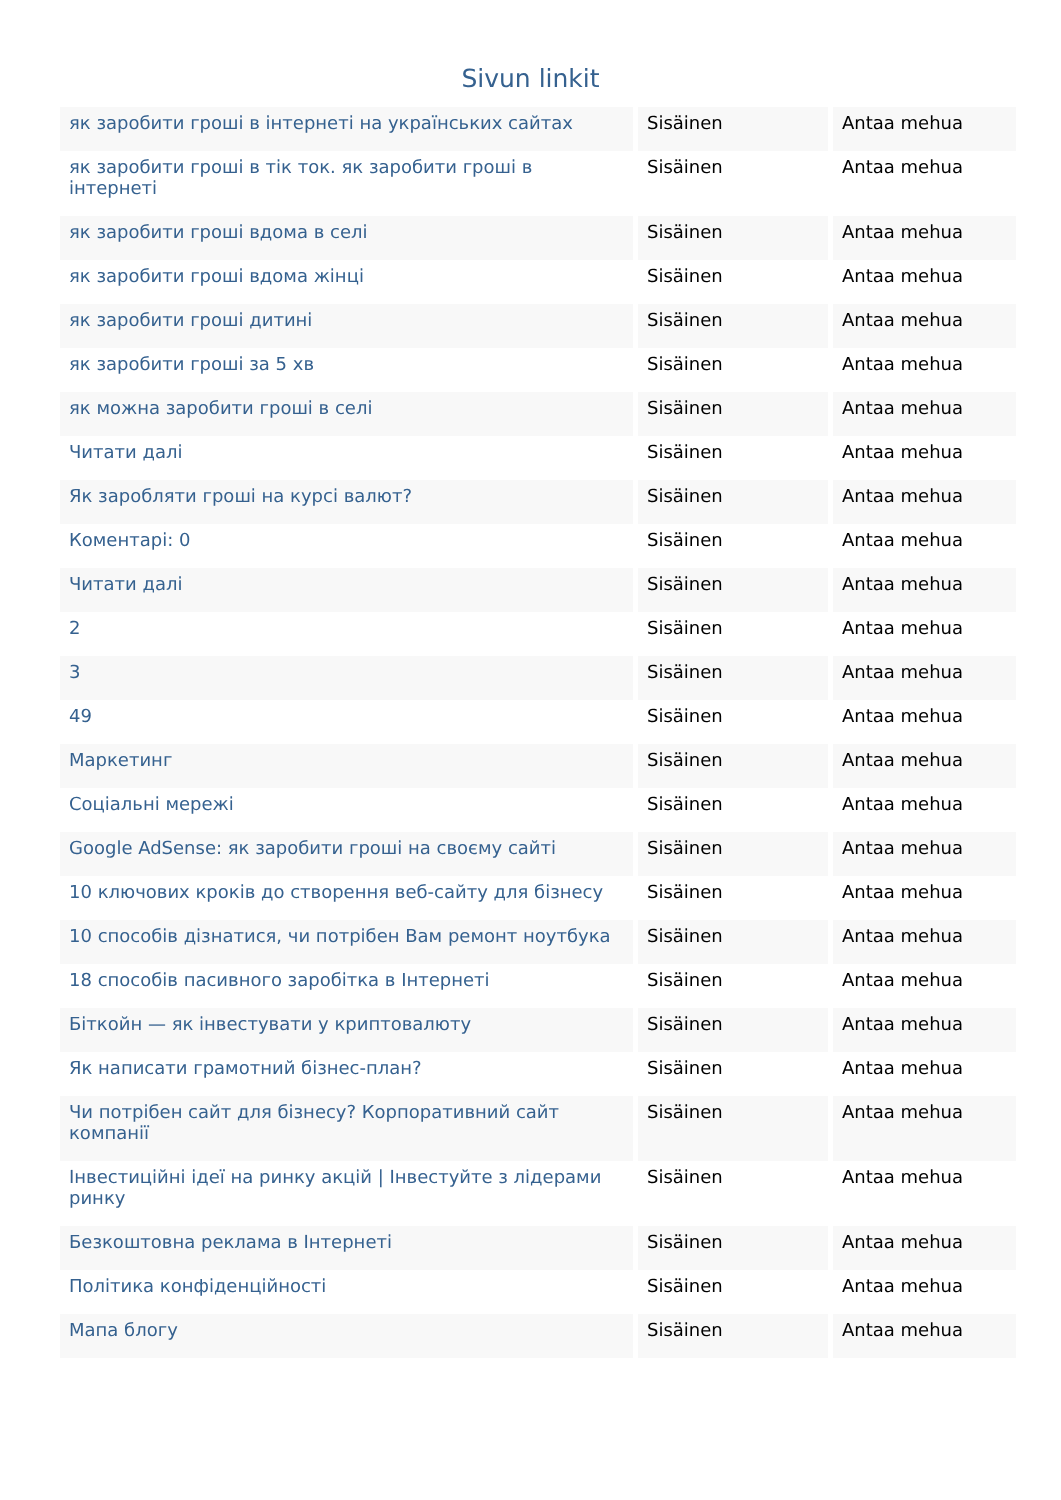Sivun linkit
| як заробити гроші в інтернеті на українських сайтах | Sisäinen | Antaa mehua |
| як заробити гроші в тік ток. як заробити гроші в інтернеті | Sisäinen | Antaa mehua |
| як заробити гроші вдома в селі | Sisäinen | Antaa mehua |
| як заробити гроші вдома жінці | Sisäinen | Antaa mehua |
| як заробити гроші дитині | Sisäinen | Antaa mehua |
| як заробити гроші за 5 хв | Sisäinen | Antaa mehua |
| як можна заробити гроші в селі | Sisäinen | Antaa mehua |
| Читати далі | Sisäinen | Antaa mehua |
| Як заробляти гроші на курсі валют? | Sisäinen | Antaa mehua |
| Коментарі: 0 | Sisäinen | Antaa mehua |
| Читати далі | Sisäinen | Antaa mehua |
| 2 | Sisäinen | Antaa mehua |
| 3 | Sisäinen | Antaa mehua |
| 49 | Sisäinen | Antaa mehua |
| Маркетинг | Sisäinen | Antaa mehua |
| Соціальні мережі | Sisäinen | Antaa mehua |
| Google AdSense: як заробити гроші на своєму сайті | Sisäinen | Antaa mehua |
| 10 ключових кроків до створення веб-сайту для бізнесу | Sisäinen | Antaa mehua |
| 10 способів дізнатися, чи потрібен Вам ремонт ноутбука | Sisäinen | Antaa mehua |
| 18 способів пасивного заробітка в Інтернеті | Sisäinen | Antaa mehua |
| Біткойн — як інвестувати у криптовалюту | Sisäinen | Antaa mehua |
| Як написати грамотний бізнес-план? | Sisäinen | Antaa mehua |
| Чи потрібен сайт для бізнесу? Корпоративний сайт компанії | Sisäinen | Antaa mehua |
| Інвестиційні ідеї на ринку акцій / Інвестуйте з лідерами ринку | Sisäinen | Antaa mehua |
| Безкоштовна реклама в Інтернеті | Sisäinen | Antaa mehua |
| Політика конфіденційності | Sisäinen | Antaa mehua |
| Мапа блогу | Sisäinen | Antaa mehua |